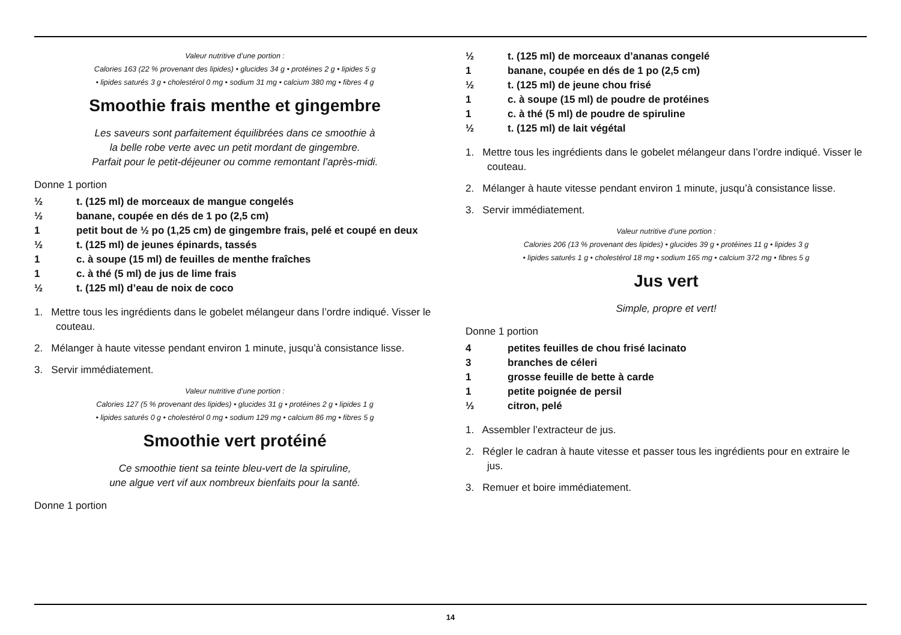Valeur nutritive d’une portion :
Calories 163 (22 % provenant des lipides) • glucides 34 g • protéines 2 g • lipides 5 g
• lipides saturés 3 g • cholestérol 0 mg • sodium 31 mg • calcium 380 mg • fibres 4 g
Smoothie frais menthe et gingembre
Les saveurs sont parfaitement équilibrées dans ce smoothie à
la belle robe verte avec un petit mordant de gingembre.
Parfait pour le petit-déjeuner ou comme remontant l’après-midi.
Donne 1 portion
½ t. (125 ml) de morceaux de mangue congelés
½ banane, coupée en dés de 1 po (2,5 cm)
1 petit bout de ½ po (1,25 cm) de gingembre frais, pelé et coupé en deux
½ t. (125 ml) de jeunes épinards, tassés
1 c. à soupe (15 ml) de feuilles de menthe fraîches
1 c. à thé (5 ml) de jus de lime frais
½ t. (125 ml) d’eau de noix de coco
1. Mettre tous les ingrédients dans le gobelet mélangeur dans l’ordre indiqué. Visser le couteau.
2. Mélanger à haute vitesse pendant environ 1 minute, jusqu’à consistance lisse.
3. Servir immédiatement.
Valeur nutritive d’une portion :
Calories 127 (5 % provenant des lipides) • glucides 31 g • protéines 2 g • lipides 1 g
• lipides saturés 0 g • cholestérol 0 mg • sodium 129 mg • calcium 86 mg • fibres 5 g
Smoothie vert protéiné
Ce smoothie tient sa teinte bleu-vert de la spiruline,
une algue vert vif aux nombreux bienfaits pour la santé.
Donne 1 portion
½ t. (125 ml) de morceaux d’ananas congelé
1 banane, coupée en dés de 1 po (2,5 cm)
½ t. (125 ml) de jeune chou frisé
1 c. à soupe (15 ml) de poudre de protéines
1 c. à thé (5 ml) de poudre de spiruline
½ t. (125 ml) de lait végétal
1. Mettre tous les ingrédients dans le gobelet mélangeur dans l’ordre indiqué. Visser le couteau.
2. Mélanger à haute vitesse pendant environ 1 minute, jusqu’à consistance lisse.
3. Servir immédiatement.
Valeur nutritive d’une portion :
Calories 206 (13 % provenant des lipides) • glucides 39 g • protéines 11 g • lipides 3 g
• lipides saturés 1 g • cholestérol 18 mg • sodium 165 mg • calcium 372 mg • fibres 5 g
Jus vert
Simple, propre et vert!
Donne 1 portion
4 petites feuilles de chou frisé lacinato
3 branches de céleri
1 grosse feuille de bette à carde
1 petite poignée de persil
⅓ citron, pelé
1. Assembler l’extracteur de jus.
2. Régler le cadran à haute vitesse et passer tous les ingrédients pour en extraire le jus.
3. Remuer et boire immédiatement.
14